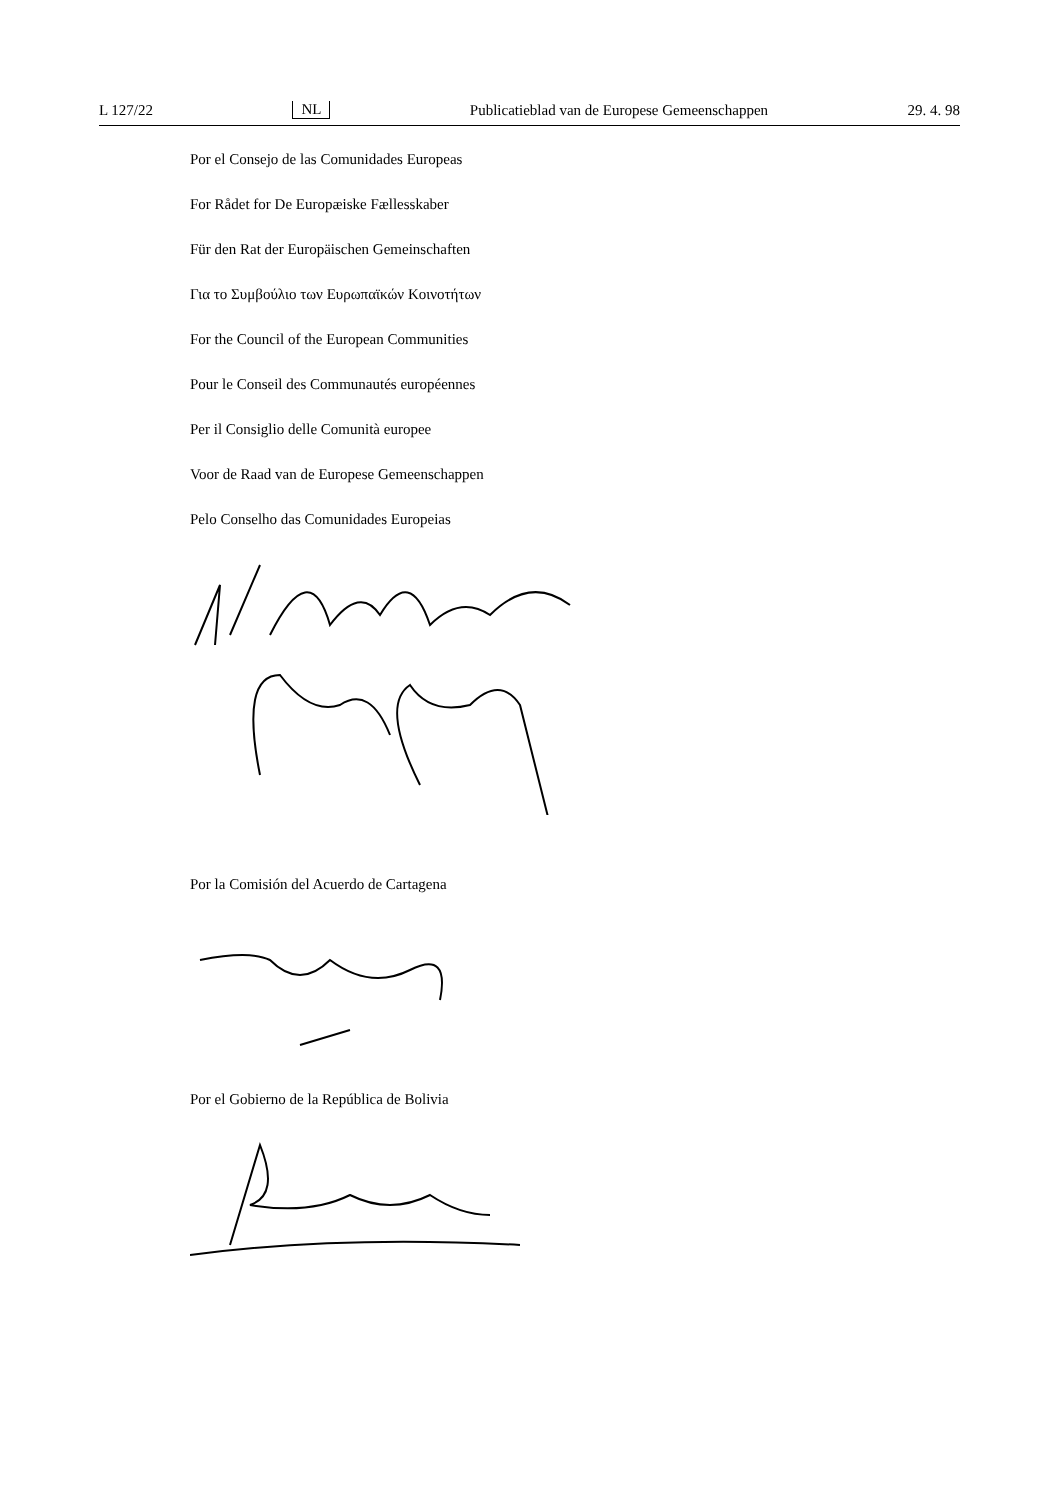L 127/22 NL Publicatieblad van de Europese Gemeenschappen 29. 4. 98
Por el Consejo de las Comunidades Europeas
For Rådet for De Europæiske Fællesskaber
Für den Rat der Europäischen Gemeinschaften
Για το Συμβούλιο των Ευρωπαϊκών Κοινοτήτων
For the Council of the European Communities
Pour le Conseil des Communautés européennes
Per il Consiglio delle Comunità europee
Voor de Raad van de Europese Gemeenschappen
Pelo Conselho das Comunidades Europeias
Por la Comisión del Acuerdo de Cartagena
Por el Gobierno de la República de Bolivia